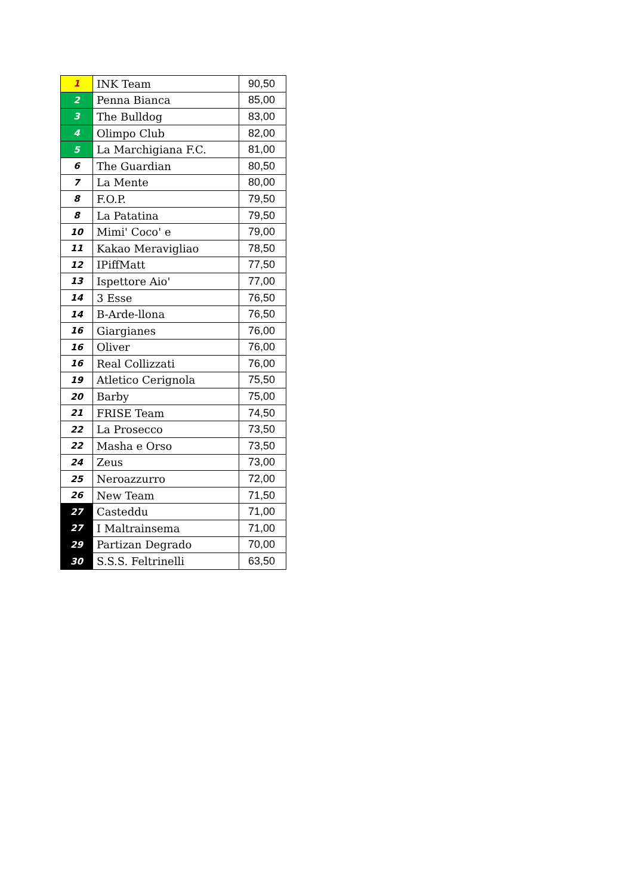| 1 | INK Team | 90,50 |
| 2 | Penna Bianca | 85,00 |
| 3 | The Bulldog | 83,00 |
| 4 | Olimpo Club | 82,00 |
| 5 | La Marchigiana F.C. | 81,00 |
| 6 | The Guardian | 80,50 |
| 7 | La Mente | 80,00 |
| 8 | F.O.P. | 79,50 |
| 8 | La Patatina | 79,50 |
| 10 | Mimi' Coco' e | 79,00 |
| 11 | Kakao Meravigliao | 78,50 |
| 12 | IPiffMatt | 77,50 |
| 13 | Ispettore Aio' | 77,00 |
| 14 | 3 Esse | 76,50 |
| 14 | B-Arde-llona | 76,50 |
| 16 | Giargianes | 76,00 |
| 16 | Oliver | 76,00 |
| 16 | Real Collizzati | 76,00 |
| 19 | Atletico Cerignola | 75,50 |
| 20 | Barby | 75,00 |
| 21 | FRISE Team | 74,50 |
| 22 | La Prosecco | 73,50 |
| 22 | Masha e Orso | 73,50 |
| 24 | Zeus | 73,00 |
| 25 | Neroazzurro | 72,00 |
| 26 | New Team | 71,50 |
| 27 | Casteddu | 71,00 |
| 27 | I Maltrainsema | 71,00 |
| 29 | Partizan Degrado | 70,00 |
| 30 | S.S.S. Feltrinelli | 63,50 |